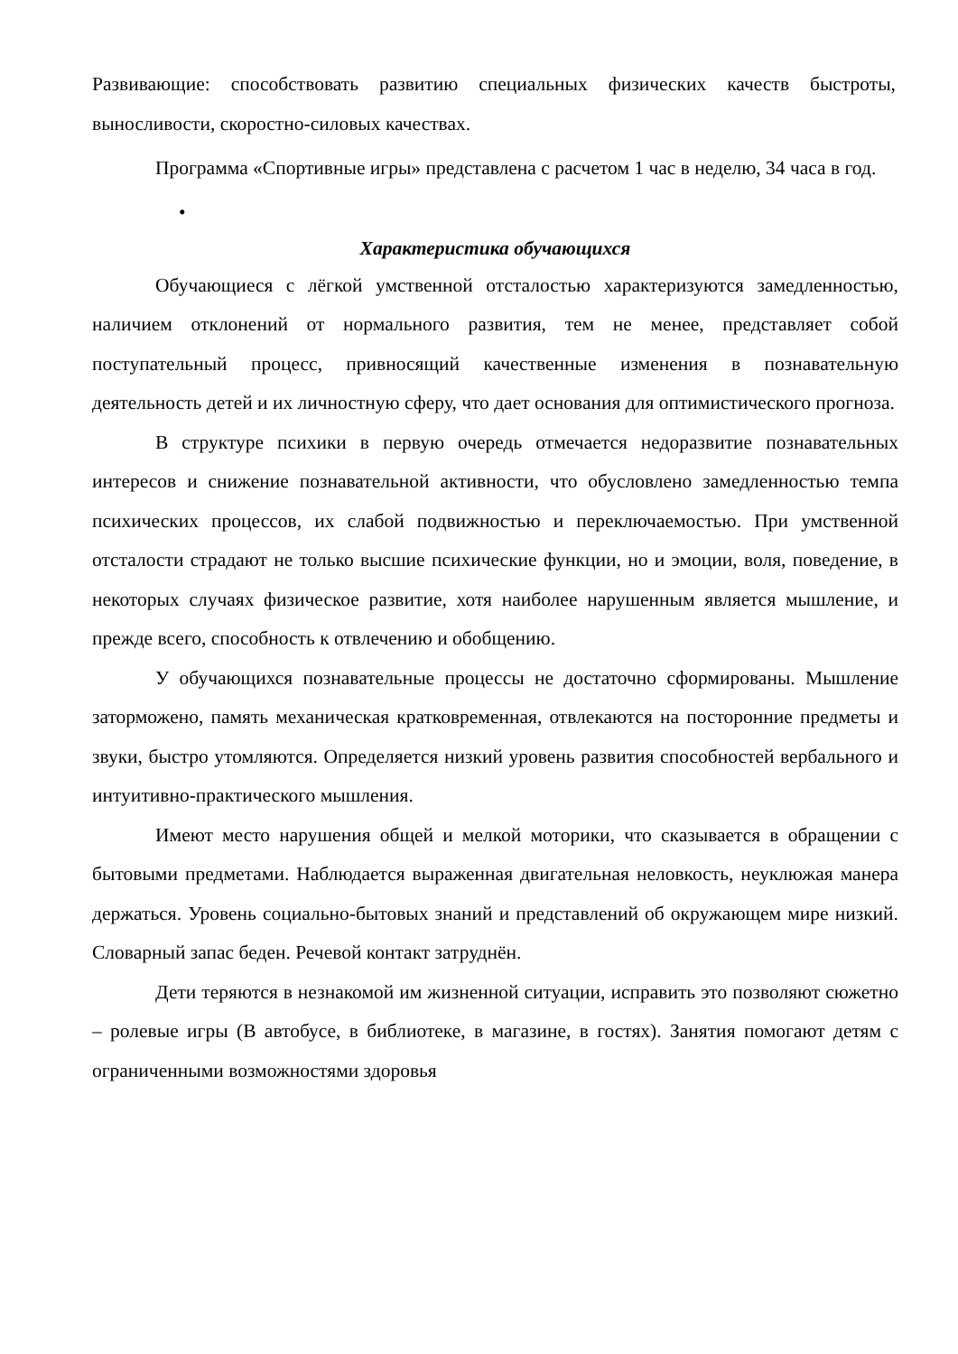Развивающие: способствовать развитию специальных физических качеств быстроты, выносливости, скоростно-силовых качествах.
Программа «Спортивные игры» представлена с расчетом 1 час в неделю, 34 часа в год.
•
Характеристика обучающихся
Обучающиеся с лёгкой умственной отсталостью характеризуются замедленностью, наличием отклонений от нормального развития, тем не менее, представляет собой поступательный процесс, привносящий качественные изменения в познавательную деятельность детей и их личностную сферу, что дает основания для оптимистического прогноза.
В структуре психики в первую очередь отмечается недоразвитие познавательных интересов и снижение познавательной активности, что обусловлено замедленностью темпа психических процессов, их слабой подвижностью и переключаемостью. При умственной отсталости страдают не только высшие психические функции, но и эмоции, воля, поведение, в некоторых случаях физическое развитие, хотя наиболее нарушенным является мышление, и прежде всего, способность к отвлечению и обобщению.
У обучающихся познавательные процессы не достаточно сформированы. Мышление заторможено, память механическая кратковременная, отвлекаются на посторонние предметы и звуки, быстро утомляются. Определяется низкий уровень развития способностей вербального и интуитивно-практического мышления.
Имеют место нарушения общей и мелкой моторики, что сказывается в обращении с бытовыми предметами. Наблюдается выраженная двигательная неловкость, неуклюжая манера держаться. Уровень социально-бытовых знаний и представлений об окружающем мире низкий. Словарный запас беден. Речевой контакт затруднён.
Дети теряются в незнакомой им жизненной ситуации, исправить это позволяют сюжетно – ролевые игры (В автобусе, в библиотеке, в магазине, в гостях). Занятия помогают детям с ограниченными возможностями здоровья